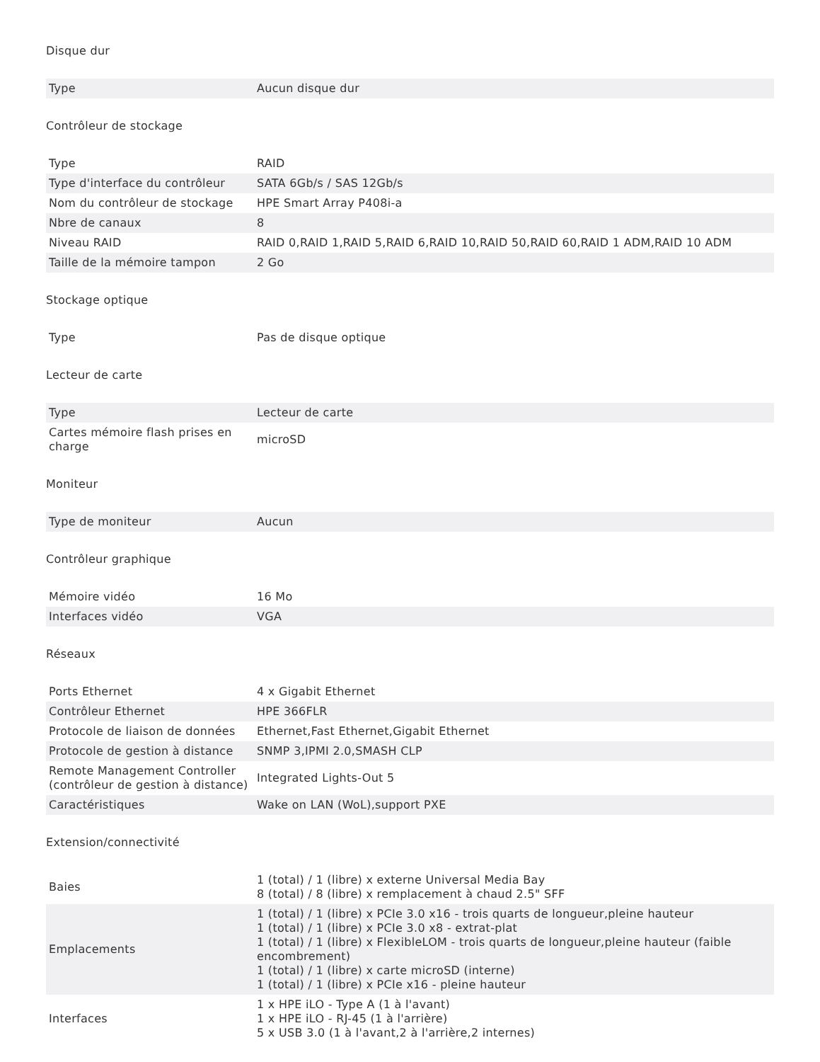Disque dur
| Type | Aucun disque dur |
Contrôleur de stockage
| Type | RAID |
| Type d'interface du contrôleur | SATA 6Gb/s / SAS 12Gb/s |
| Nom du contrôleur de stockage | HPE Smart Array P408i-a |
| Nbre de canaux | 8 |
| Niveau RAID | RAID 0,RAID 1,RAID 5,RAID 6,RAID 10,RAID 50,RAID 60,RAID 1 ADM,RAID 10 ADM |
| Taille de la mémoire tampon | 2 Go |
Stockage optique
| Type | Pas de disque optique |
Lecteur de carte
| Type | Lecteur de carte |
| Cartes mémoire flash prises en charge | microSD |
Moniteur
| Type de moniteur | Aucun |
Contrôleur graphique
| Mémoire vidéo | 16 Mo |
| Interfaces vidéo | VGA |
Réseaux
| Ports Ethernet | 4 x Gigabit Ethernet |
| Contrôleur Ethernet | HPE 366FLR |
| Protocole de liaison de données | Ethernet,Fast Ethernet,Gigabit Ethernet |
| Protocole de gestion à distance | SNMP 3,IPMI 2.0,SMASH CLP |
| Remote Management Controller (contrôleur de gestion à distance) | Integrated Lights-Out 5 |
| Caractéristiques | Wake on LAN (WoL),support PXE |
Extension/connectivité
| Baies | 1 (total) / 1 (libre) x externe Universal Media Bay 8 (total) / 8 (libre) x remplacement à chaud 2.5" SFF |
| Emplacements | 1 (total) / 1 (libre) x PCIe 3.0 x16 - trois quarts de longueur,pleine hauteur 1 (total) / 1 (libre) x PCIe 3.0 x8 - extrat-plat 1 (total) / 1 (libre) x FlexibleLOM - trois quarts de longueur,pleine hauteur (faible encombrement) 1 (total) / 1 (libre) x carte microSD (interne) 1 (total) / 1 (libre) x PCIe x16 - pleine hauteur |
| Interfaces | 1 x HPE iLO - Type A (1 à l'avant) 1 x HPE iLO - RJ-45 (1 à l'arrière) 5 x USB 3.0 (1 à l'avant,2 à l'arrière,2 internes) |